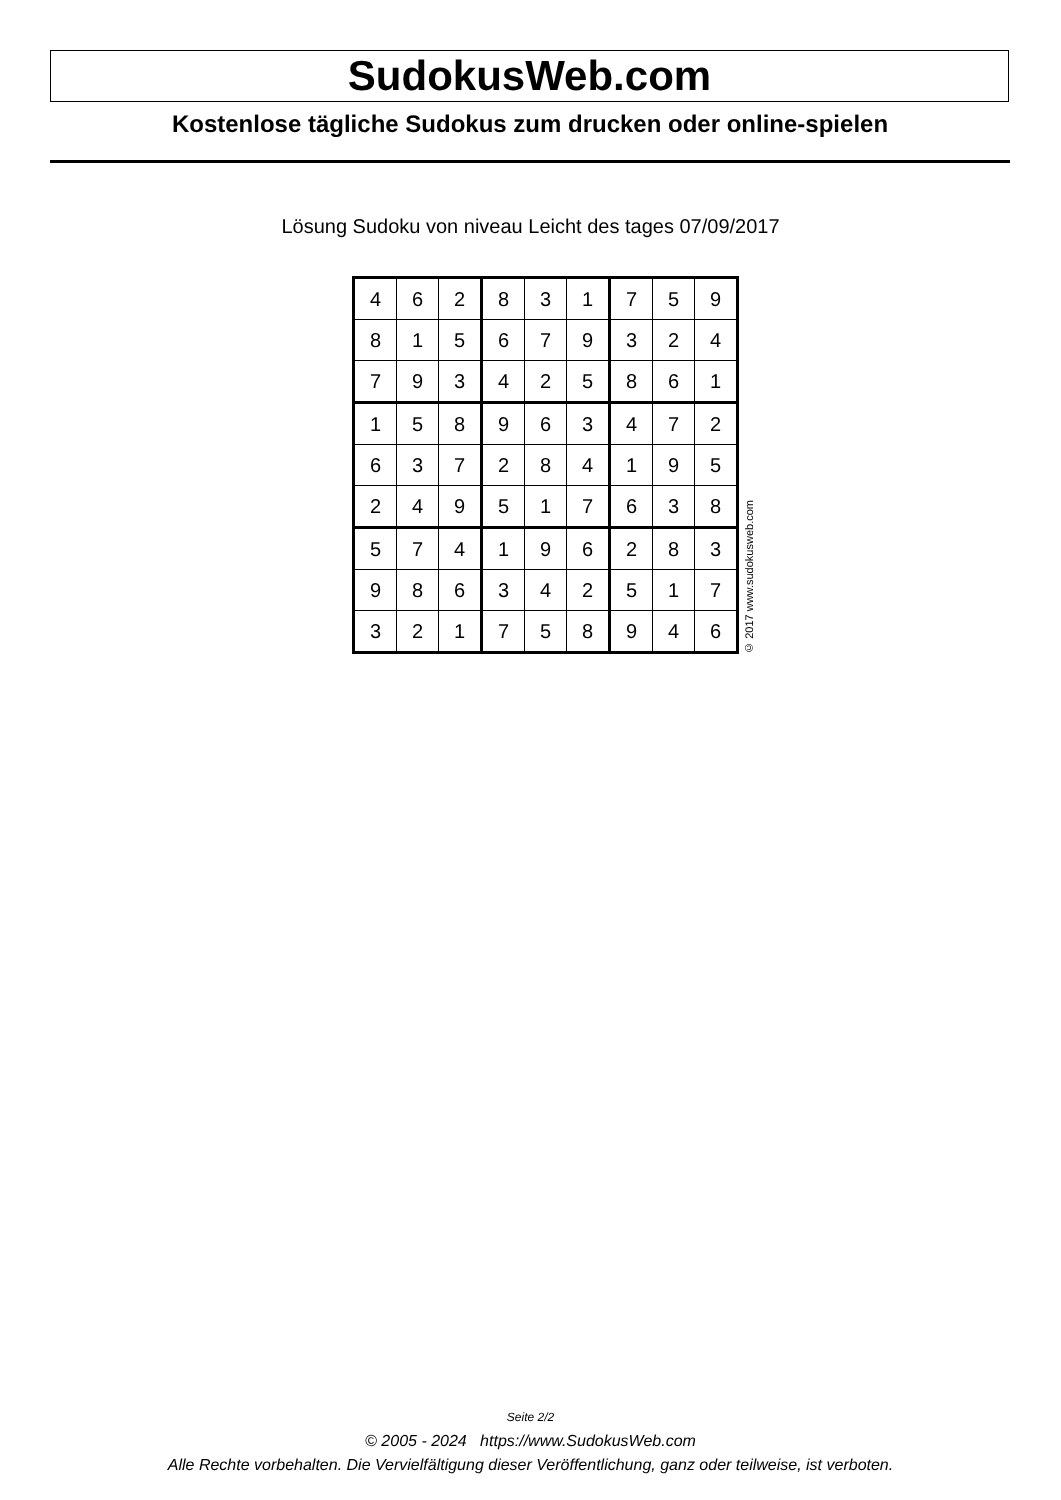SudokusWeb.com
Kostenlose tägliche Sudokus zum drucken oder online-spielen
Lösung Sudoku von niveau Leicht des tages 07/09/2017
| 4 | 6 | 2 | 8 | 3 | 1 | 7 | 5 | 9 |
| 8 | 1 | 5 | 6 | 7 | 9 | 3 | 2 | 4 |
| 7 | 9 | 3 | 4 | 2 | 5 | 8 | 6 | 1 |
| 1 | 5 | 8 | 9 | 6 | 3 | 4 | 7 | 2 |
| 6 | 3 | 7 | 2 | 8 | 4 | 1 | 9 | 5 |
| 2 | 4 | 9 | 5 | 1 | 7 | 6 | 3 | 8 |
| 5 | 7 | 4 | 1 | 9 | 6 | 2 | 8 | 3 |
| 9 | 8 | 6 | 3 | 4 | 2 | 5 | 1 | 7 |
| 3 | 2 | 1 | 7 | 5 | 8 | 9 | 4 | 6 |
© 2017 www.sudokusweb.com
Seite 2/2
© 2005 - 2024 https://www.SudokusWeb.com
Alle Rechte vorbehalten. Die Vervielfältigung dieser Veröffentlichung, ganz oder teilweise, ist verboten.